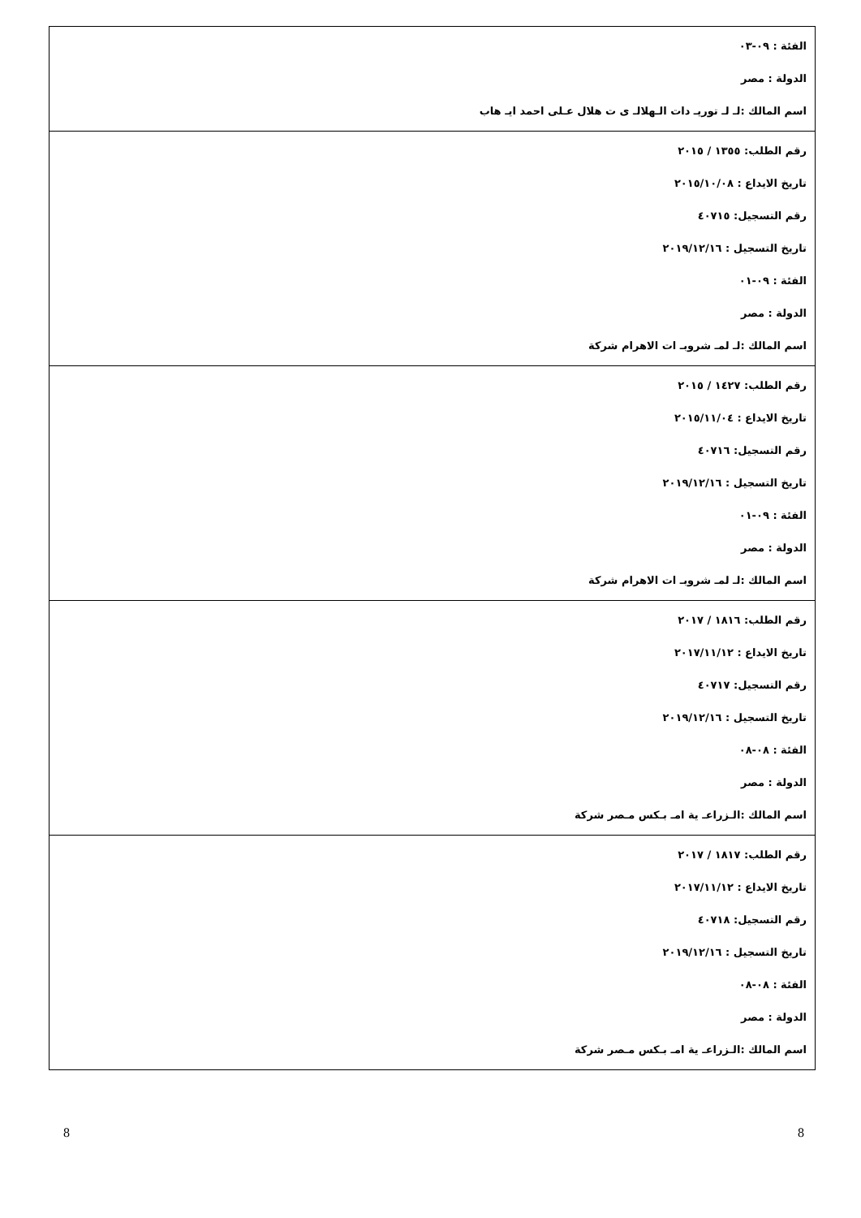| الفئة : ٠٩-٠٣ الدولة : مصر اسم المالك :لـ لـ توريـ دات الـهلالـ ى ت هلال عـلى احمد ايـ هاب |
| رقم الطلب: ١٣٥٥ / ٢٠١٥ تاريخ الايداع : ٢٠١٥/١٠/٠٨ رقم التسجيل: ٤٠٧١٥ تاريخ التسجيل : ٢٠١٩/١٢/١٦ الفئة : ٠٩-٠١ الدولة : مصر اسم المالك :لـ لمـ شروبـ ات الاهرام شركة |
| رقم الطلب: ١٤٢٧ / ٢٠١٥ تاريخ الايداع : ٢٠١٥/١١/٠٤ رقم التسجيل: ٤٠٧١٦ تاريخ التسجيل : ٢٠١٩/١٢/١٦ الفئة : ٠٩-٠١ الدولة : مصر اسم المالك :لـ لمـ شروبـ ات الاهرام شركة |
| رقم الطلب: ١٨١٦ / ٢٠١٧ تاريخ الايداع : ٢٠١٧/١١/١٢ رقم التسجيل: ٤٠٧١٧ تاريخ التسجيل : ٢٠١٩/١٢/١٦ الفئة : ٠٨-٠٨ الدولة : مصر اسم المالك :الـزراعـ ية امـ بـكس مـصر شركة |
| رقم الطلب: ١٨١٧ / ٢٠١٧ تاريخ الايداع : ٢٠١٧/١١/١٢ رقم التسجيل: ٤٠٧١٨ تاريخ التسجيل : ٢٠١٩/١٢/١٦ الفئة : ٠٨-٠٨ الدولة : مصر اسم المالك :الـزراعـ ية امـ بـكس مـصر شركة |
8 8